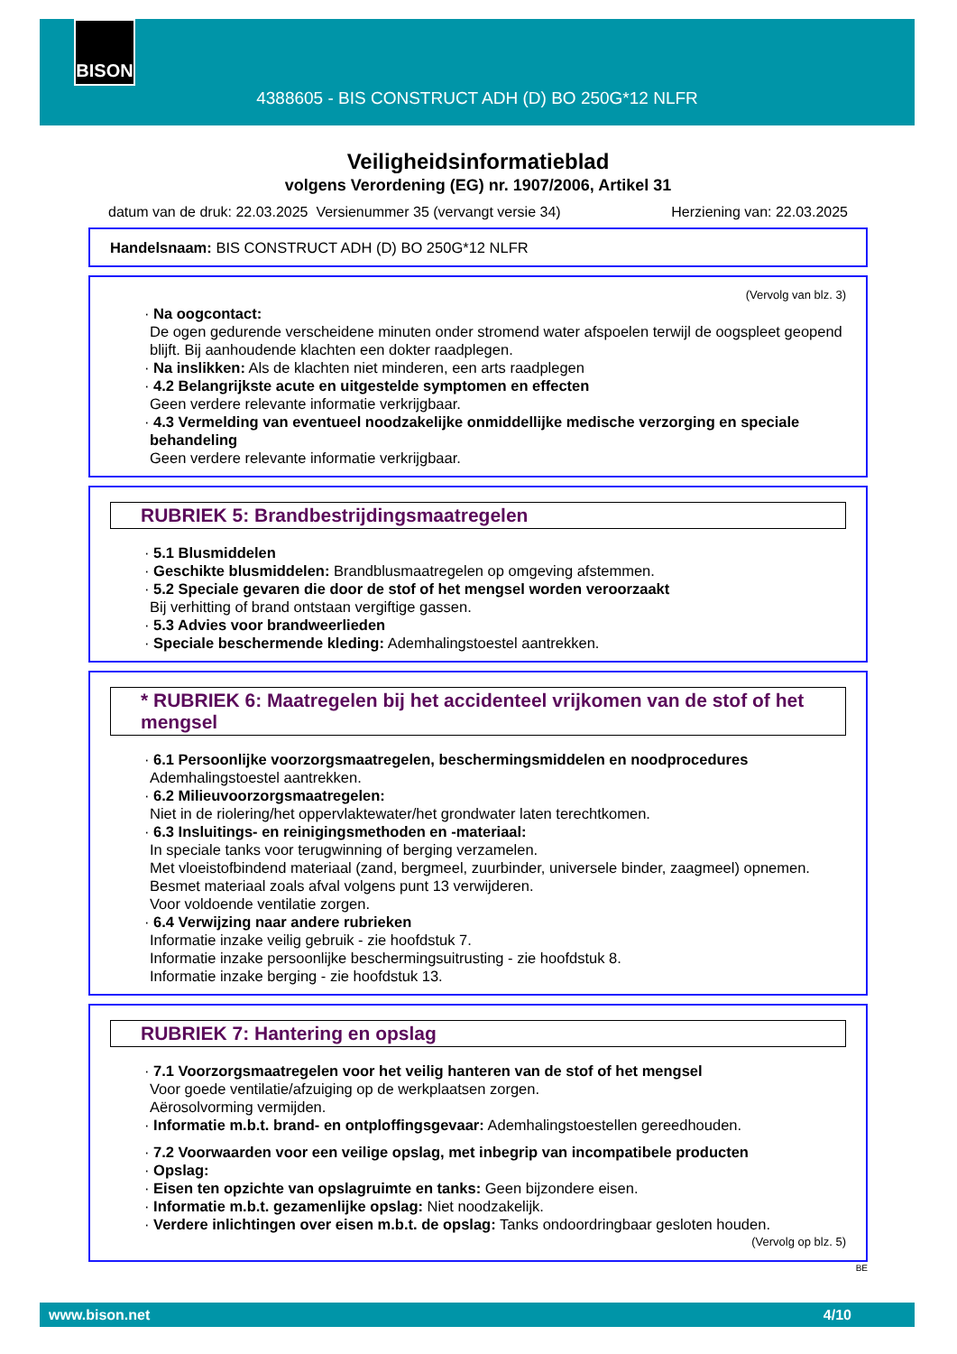BISON
4388605 - BIS CONSTRUCT ADH (D) BO 250G*12 NLFR
Veiligheidsinformatieblad
volgens Verordening (EG) nr. 1907/2006, Artikel 31
datum van de druk: 22.03.2025 Versienummer 35 (vervangt versie 34) Herziening van: 22.03.2025
Handelsnaam: BIS CONSTRUCT ADH (D) BO 250G*12 NLFR
(Vervolg van blz. 3)
· Na oogcontact:
De ogen gedurende verscheidene minuten onder stromend water afspoelen terwijl de oogspleet geopend blijft. Bij aanhoudende klachten een dokter raadplegen.
· Na inslikken: Als de klachten niet minderen, een arts raadplegen
· 4.2 Belangrijkste acute en uitgestelde symptomen en effecten
Geen verdere relevante informatie verkrijgbaar.
· 4.3 Vermelding van eventueel noodzakelijke onmiddellijke medische verzorging en speciale behandeling
Geen verdere relevante informatie verkrijgbaar.
RUBRIEK 5: Brandbestrijdingsmaatregelen
· 5.1 Blusmiddelen
· Geschikte blusmiddelen: Brandblusmaatregelen op omgeving afstemmen.
· 5.2 Speciale gevaren die door de stof of het mengsel worden veroorzaakt
Bij verhitting of brand ontstaan vergiftige gassen.
· 5.3 Advies voor brandweerlieden
· Speciale beschermende kleding: Ademhalingstoestel aantrekken.
* RUBRIEK 6: Maatregelen bij het accidenteel vrijkomen van de stof of het mengsel
· 6.1 Persoonlijke voorzorgsmaatregelen, beschermingsmiddelen en noodprocedures
Ademhalingstoestel aantrekken.
· 6.2 Milieuvoorzorgsmaatregelen:
Niet in de riolering/het oppervlaktewater/het grondwater laten terechtkomen.
· 6.3 Insluitings- en reinigingsmethoden en -materiaal:
In speciale tanks voor terugwinning of berging verzamelen.
Met vloeistofbindend materiaal (zand, bergmeel, zuurbinder, universele binder, zaagmeel) opnemen.
Besmet materiaal zoals afval volgens punt 13 verwijderen.
Voor voldoende ventilatie zorgen.
· 6.4 Verwijzing naar andere rubrieken
Informatie inzake veilig gebruik - zie hoofdstuk 7.
Informatie inzake persoonlijke beschermingsuitrusting - zie hoofdstuk 8.
Informatie inzake berging - zie hoofdstuk 13.
RUBRIEK 7: Hantering en opslag
· 7.1 Voorzorgsmaatregelen voor het veilig hanteren van de stof of het mengsel
Voor goede ventilatie/afzuiging op de werkplaatsen zorgen.
Aërosolvorming vermijden.
· Informatie m.b.t. brand- en ontploffingsgevaar: Ademhalingstoestellen gereedhouden.
· 7.2 Voorwaarden voor een veilige opslag, met inbegrip van incompatibele producten
· Opslag:
· Eisen ten opzichte van opslagruimte en tanks: Geen bijzondere eisen.
· Informatie m.b.t. gezamenlijke opslag: Niet noodzakelijk.
· Verdere inlichtingen over eisen m.b.t. de opslag: Tanks ondoordringbaar gesloten houden.
(Vervolg op blz. 5)
BE
www.bison.net 4/10